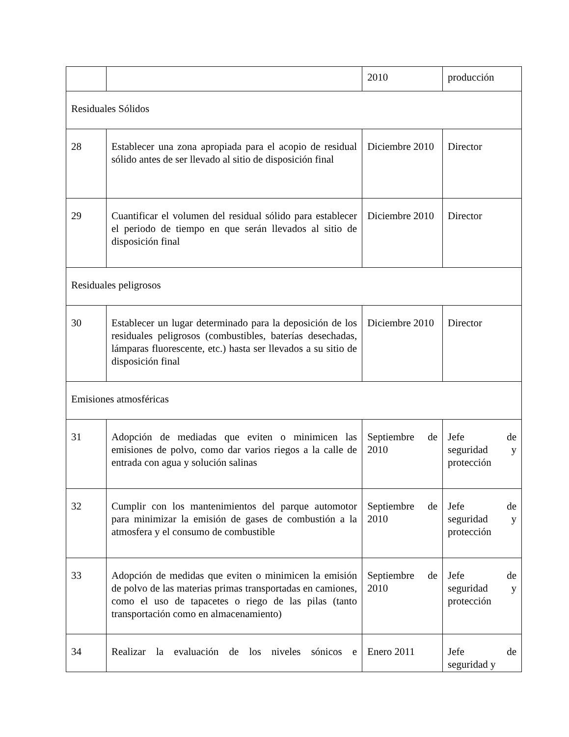| | | 2010 | producción |
| Residuales Sólidos | | | |
| 28 | Establecer una zona apropiada para el acopio de residual sólido antes de ser llevado al sitio de disposición final | Diciembre 2010 | Director |
| 29 | Cuantificar el volumen del residual sólido para establecer el periodo de tiempo en que serán llevados al sitio de disposición final | Diciembre 2010 | Director |
| Residuales peligrosos | | | |
| 30 | Establecer un lugar determinado para la deposición de los residuales peligrosos (combustibles, baterías desechadas, lámparas fluorescente, etc.) hasta ser llevados a su sitio de disposición final | Diciembre 2010 | Director |
| Emisiones atmosféricas | | | |
| 31 | Adopción de mediadas que eviten o minimicen las emisiones de polvo, como dar varios riegos a la calle de entrada con agua y solución salinas | Septiembre de 2010 | Jefe de seguridad y protección |
| 32 | Cumplir con los mantenimientos del parque automotor para minimizar la emisión de gases de combustión a la atmosfera y el consumo de combustible | Septiembre de 2010 | Jefe de seguridad y protección |
| 33 | Adopción de medidas que eviten o minimicen la emisión de polvo de las materias primas transportadas en camiones, como el uso de tapacetes o riego de las pilas (tanto transportación como en almacenamiento) | Septiembre de 2010 | Jefe de seguridad y protección |
| 34 | Realizar la evaluación de los niveles sónicos e | Enero 2011 | Jefe de seguridad y |